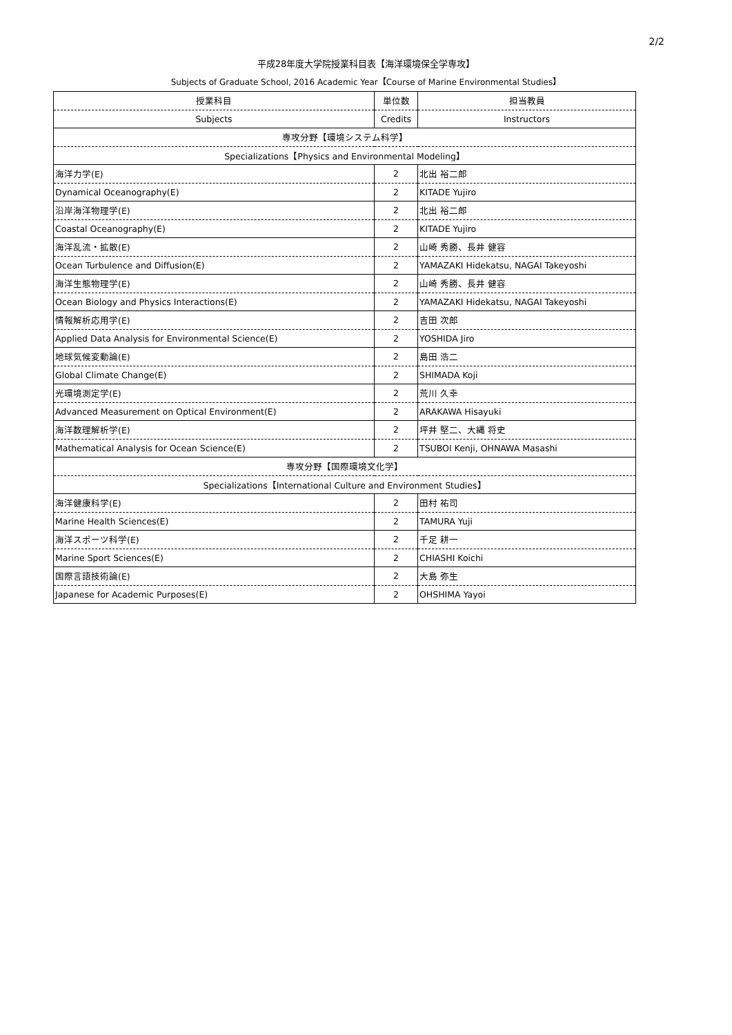2/2
平成28年度大学院授業科目表【海洋環境保全学専攻】
Subjects of Graduate School, 2016 Academic Year【Course of Marine Environmental Studies】
| 授業科目 | 単位数 | 担当教員 |
| --- | --- | --- |
| Subjects | Credits | Instructors |
| 専攻分野【環境システム科学】 | | |
| Specializations【Physics and Environmental Modeling】 | | |
| 海洋力学(E) | 2 | 北出 裕二郎 |
| Dynamical Oceanography(E) | 2 | KITADE Yujiro |
| 沿岸海洋物理学(E) | 2 | 北出 裕二郎 |
| Coastal Oceanography(E) | 2 | KITADE Yujiro |
| 海洋乱流・拡散(E) | 2 | 山崎 秀勝、長井 健容 |
| Ocean Turbulence and Diffusion(E) | 2 | YAMAZAKI Hidekatsu, NAGAI Takeyoshi |
| 海洋生態物理学(E) | 2 | 山崎 秀勝、長井 健容 |
| Ocean Biology and Physics Interactions(E) | 2 | YAMAZAKI Hidekatsu, NAGAI Takeyoshi |
| 情報解析応用学(E) | 2 | 吉田 次郎 |
| Applied Data Analysis for Environmental Science(E) | 2 | YOSHIDA Jiro |
| 地球気候変動論(E) | 2 | 島田 浩二 |
| Global Climate Change(E) | 2 | SHIMADA Koji |
| 光環境測定学(E) | 2 | 荒川 久幸 |
| Advanced Measurement on Optical Environment(E) | 2 | ARAKAWA Hisayuki |
| 海洋数理解析学(E) | 2 | 坪井 堅二、大縄 将史 |
| Mathematical Analysis for Ocean Science(E) | 2 | TSUBOI Kenji, OHNAWA Masashi |
| 専攻分野【国際環境文化学】 | | |
| Specializations【International Culture and Environment Studies】 | | |
| 海洋健康科学(E) | 2 | 田村 祐司 |
| Marine Health Sciences(E) | 2 | TAMURA Yuji |
| 海洋スポーツ科学(E) | 2 | 千足 耕一 |
| Marine Sport Sciences(E) | 2 | CHIASHI Koichi |
| 国際言語技術論(E) | 2 | 大島 弥生 |
| Japanese for Academic Purposes(E) | 2 | OHSHIMA Yayoi |